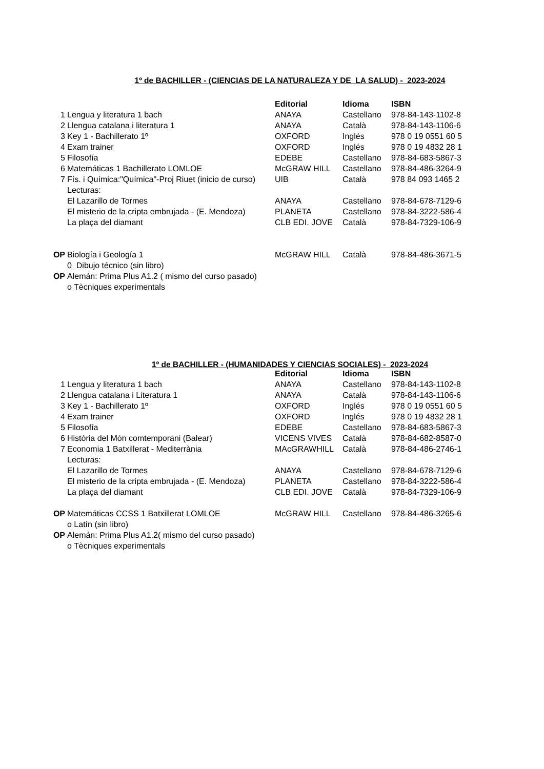1º de BACHILLER - (CIENCIAS DE LA NATURALEZA Y DE LA SALUD) - 2023-2024
| | | Editorial | Idioma | ISBN |
| 1 | Lengua y literatura 1 bach | ANAYA | Castellano | 978-84-143-1102-8 |
| 2 | Llengua catalana i literatura 1 | ANAYA | Català | 978-84-143-1106-6 |
| 3 | Key 1 - Bachillerato 1º | OXFORD | Inglés | 978 0 19 0551 60 5 |
| 4 | Exam trainer | OXFORD | Inglés | 978 0 19 4832 28 1 |
| 5 | Filosofía | EDEBE | Castellano | 978-84-683-5867-3 |
| 6 | Matemáticas 1 Bachillerato LOMLOE | McGRAW HILL | Castellano | 978-84-486-3264-9 |
| 7 | Fís. i Química:"Química"-Proj Riuet (inicio de curso) | UIB | Català | 978 84 093 1465 2 |
| | Lecturas: | | | |
| | El Lazarillo de Tormes | ANAYA | Castellano | 978-84-678-7129-6 |
| | El misterio de la cripta embrujada - (E. Mendoza) | PLANETA | Castellano | 978-84-3222-586-4 |
| | La plaça del diamant | CLB EDI. JOVE | Català | 978-84-7329-106-9 |
| OP | Biología i Geología 1 | McGRAW HILL | Català | 978-84-486-3671-5 |
| | 0 Dibujo técnico (sin libro) | | | |
| OP | Alemán: Prima Plus A1.2 ( mismo del curso pasado) | | | |
| | o Tècniques experimentals | | | |
1º de BACHILLER - (HUMANIDADES Y CIENCIAS SOCIALES) - 2023-2024
| | | Editorial | Idioma | ISBN |
| 1 | Lengua y literatura 1 bach | ANAYA | Castellano | 978-84-143-1102-8 |
| 2 | Llengua catalana i Literatura 1 | ANAYA | Català | 978-84-143-1106-6 |
| 3 | Key 1 - Bachillerato 1º | OXFORD | Inglés | 978 0 19 0551 60 5 |
| 4 | Exam trainer | OXFORD | Inglés | 978 0 19 4832 28 1 |
| 5 | Filosofía | EDEBE | Castellano | 978-84-683-5867-3 |
| 6 | Història del Món comtemporani (Balear) | VICENS VIVES | Català | 978-84-682-8587-0 |
| 7 | Economia 1 Batxillerat - Mediterrània | MAcGRAWHILL | Català | 978-84-486-2746-1 |
| | Lecturas: | | | |
| | El Lazarillo de Tormes | ANAYA | Castellano | 978-84-678-7129-6 |
| | El misterio de la cripta embrujada - (E. Mendoza) | PLANETA | Castellano | 978-84-3222-586-4 |
| | La plaça del diamant | CLB EDI. JOVE | Català | 978-84-7329-106-9 |
| OP | Matemáticas CCSS 1 Batxillerat LOMLOE | McGRAW HILL | Castellano | 978-84-486-3265-6 |
| | o Latín (sin libro) | | | |
| OP | Alemán: Prima Plus A1.2( mismo del curso pasado) | | | |
| | o Tècniques experimentals | | | |